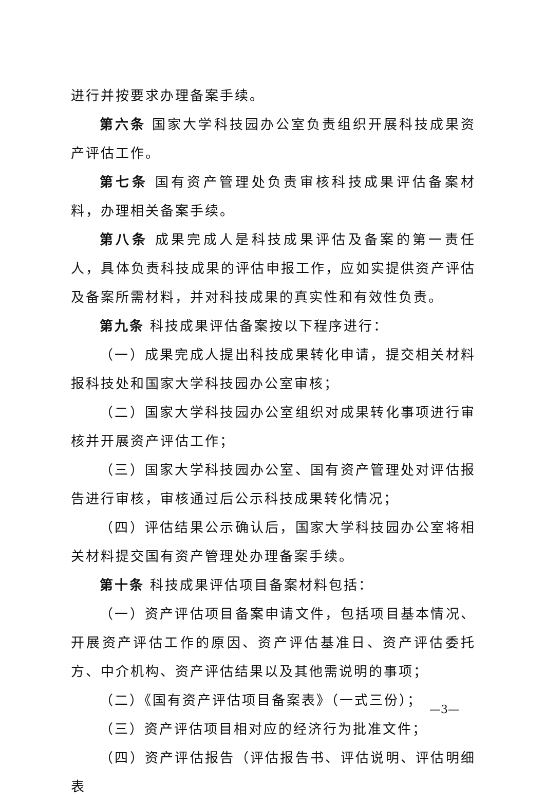进行并按要求办理备案手续。
第六条 国家大学科技园办公室负责组织开展科技成果资产评估工作。
第七条 国有资产管理处负责审核科技成果评估备案材料，办理相关备案手续。
第八条 成果完成人是科技成果评估及备案的第一责任人，具体负责科技成果的评估申报工作，应如实提供资产评估及备案所需材料，并对科技成果的真实性和有效性负责。
第九条 科技成果评估备案按以下程序进行：
（一）成果完成人提出科技成果转化申请，提交相关材料报科技处和国家大学科技园办公室审核；
（二）国家大学科技园办公室组织对成果转化事项进行审核并开展资产评估工作；
（三）国家大学科技园办公室、国有资产管理处对评估报告进行审核，审核通过后公示科技成果转化情况；
（四）评估结果公示确认后，国家大学科技园办公室将相关材料提交国有资产管理处办理备案手续。
第十条 科技成果评估项目备案材料包括：
（一）资产评估项目备案申请文件，包括项目基本情况、开展资产评估工作的原因、资产评估基准日、资产评估委托方、中介机构、资产评估结果以及其他需说明的事项；
（二）《国有资产评估项目备案表》（一式三份）；
（三）资产评估项目相对应的经济行为批准文件；
（四）资产评估报告（评估报告书、评估说明、评估明细表
—3—